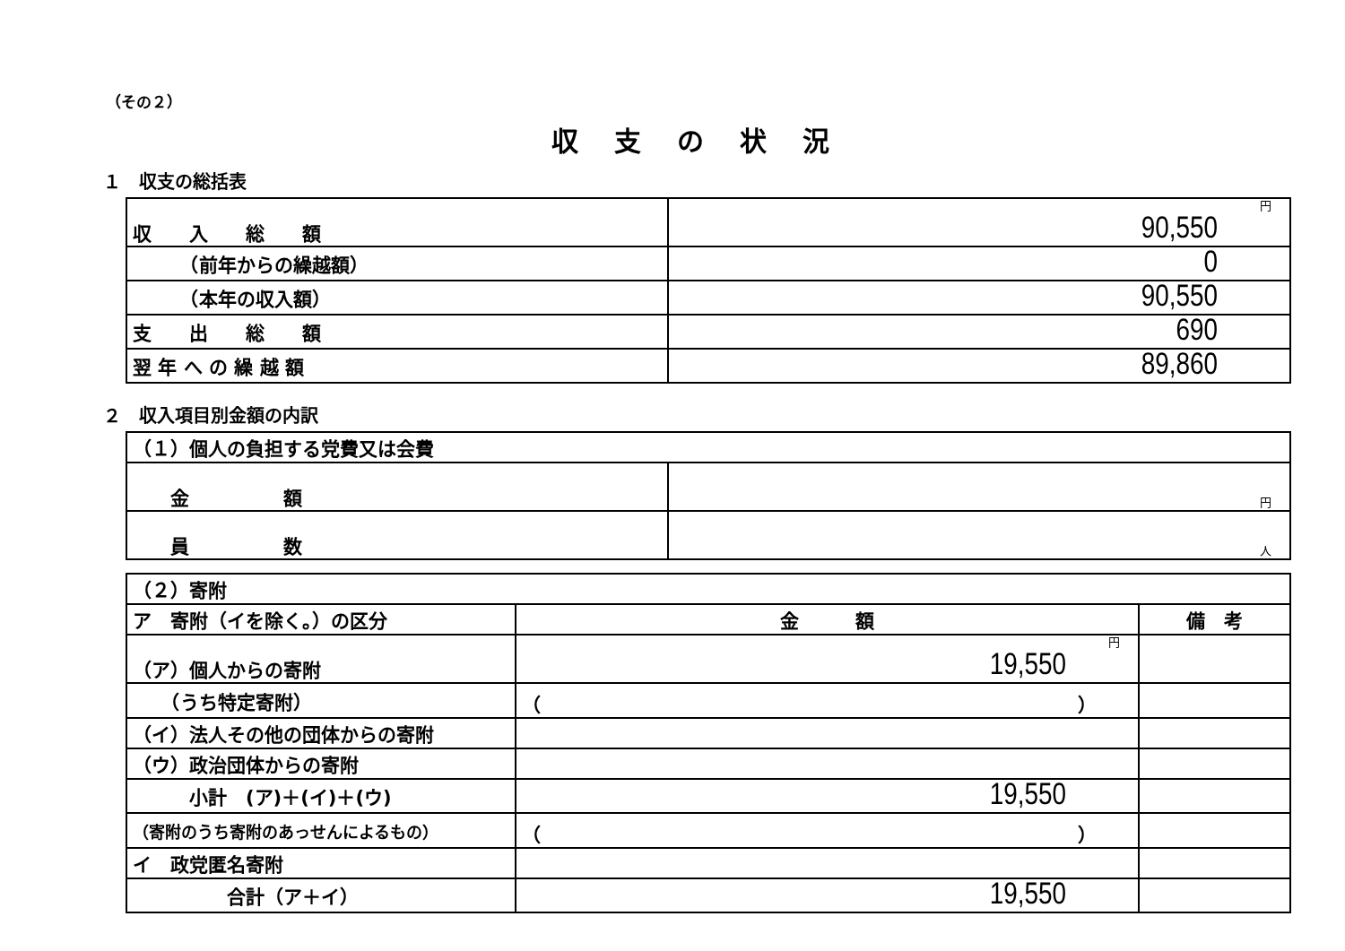（その２）
収支の状況
１　収支の総括表
| 収 入 総 額 | 円 90,550 |
| （前年からの繰越額） | 0 |
| （本年の収入額） | 90,550 |
| 支 出 総 額 | 690 |
| 翌 年 へ の 繰 越 額 | 89,860 |
２　収入項目別金額の内訳
| （１）個人の負担する党費又は会費 | |
| 金 額 | 円 |
| 員 数 | 人 |
| （２）寄附 | | |
| ア 寄附（イを除く。）の区分 | 金 額 | 備 考 |
| （ア）個人からの寄附 | 円 19,550 | |
| （うち特定寄附） | （ ） | |
| （イ）法人その他の団体からの寄附 | | |
| （ウ）政治団体からの寄附 | | |
| 小計 (ア)＋(イ)＋(ウ) | 19,550 | |
| （寄附のうち寄附のあっせんによるもの） | （ ） | |
| イ 政党匿名寄附 | | |
| 合計（ア＋イ） | 19,550 | |